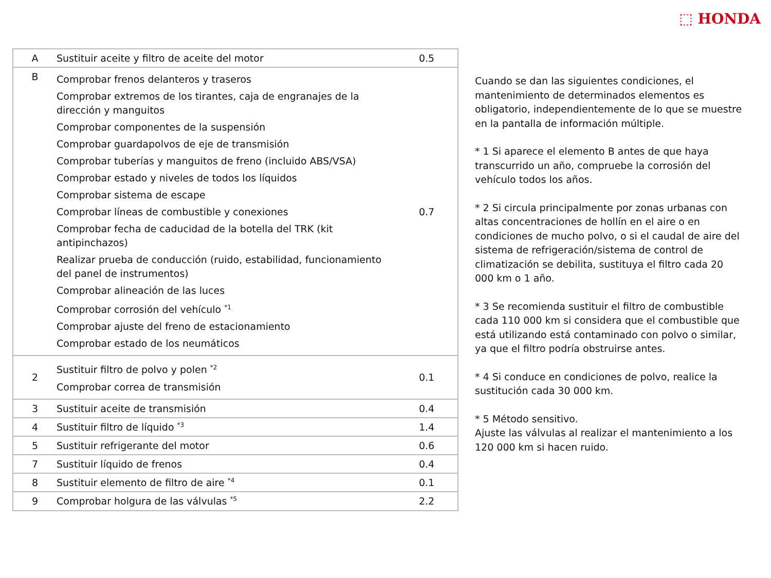⬚ HONDA
| A | Sustituir aceite y filtro de aceite del motor | 0.5 |
| B | Comprobar frenos delanteros y traseros Comprobar extremos de los tirantes, caja de engranajes de la dirección y manguitos Comprobar componentes de la suspensión Comprobar guardapolvos de eje de transmisión Comprobar tuberías y manguitos de freno (incluido ABS/VSA) Comprobar estado y niveles de todos los líquidos Comprobar sistema de escape Comprobar líneas de combustible y conexiones Comprobar fecha de caducidad de la botella del TRK (kit antipinchazos) Realizar prueba de conducción (ruido, estabilidad, funcionamiento del panel de instrumentos) Comprobar alineación de las luces Comprobar corrosión del vehículo <sup>*1</sup> Comprobar ajuste del freno de estacionamiento Comprobar estado de los neumáticos | 0.7 |
| 2 | Sustituir filtro de polvo y polen <sup>*2</sup> Comprobar correa de transmisión | 0.1 |
| 3 | Sustituir aceite de transmisión | 0.4 |
| 4 | Sustituir filtro de líquido <sup>*3</sup> | 1.4 |
| 5 | Sustituir refrigerante del motor | 0.6 |
| 7 | Sustituir líquido de frenos | 0.4 |
| 8 | Sustituir elemento de filtro de aire <sup>*4</sup> | 0.1 |
| 9 | Comprobar holgura de las válvulas <sup>*5</sup> | 2.2 |
Cuando se dan las siguientes condiciones, el mantenimiento de determinados elementos es obligatorio, independientemente de lo que se muestre en la pantalla de información múltiple.
* 1 Si aparece el elemento B antes de que haya transcurrido un año, compruebe la corrosión del vehículo todos los años.
* 2 Si circula principalmente por zonas urbanas con altas concentraciones de hollín en el aire o en condiciones de mucho polvo, o si el caudal de aire del sistema de refrigeración/sistema de control de climatización se debilita, sustituya el filtro cada 20 000 km o 1 año.
* 3 Se recomienda sustituir el filtro de combustible cada 110 000 km si considera que el combustible que está utilizando está contaminado con polvo o similar, ya que el filtro podría obstruirse antes.
* 4 Si conduce en condiciones de polvo, realice la sustitución cada 30 000 km.
* 5 Método sensitivo.
Ajuste las válvulas al realizar el mantenimiento a los 120 000 km si hacen ruido.